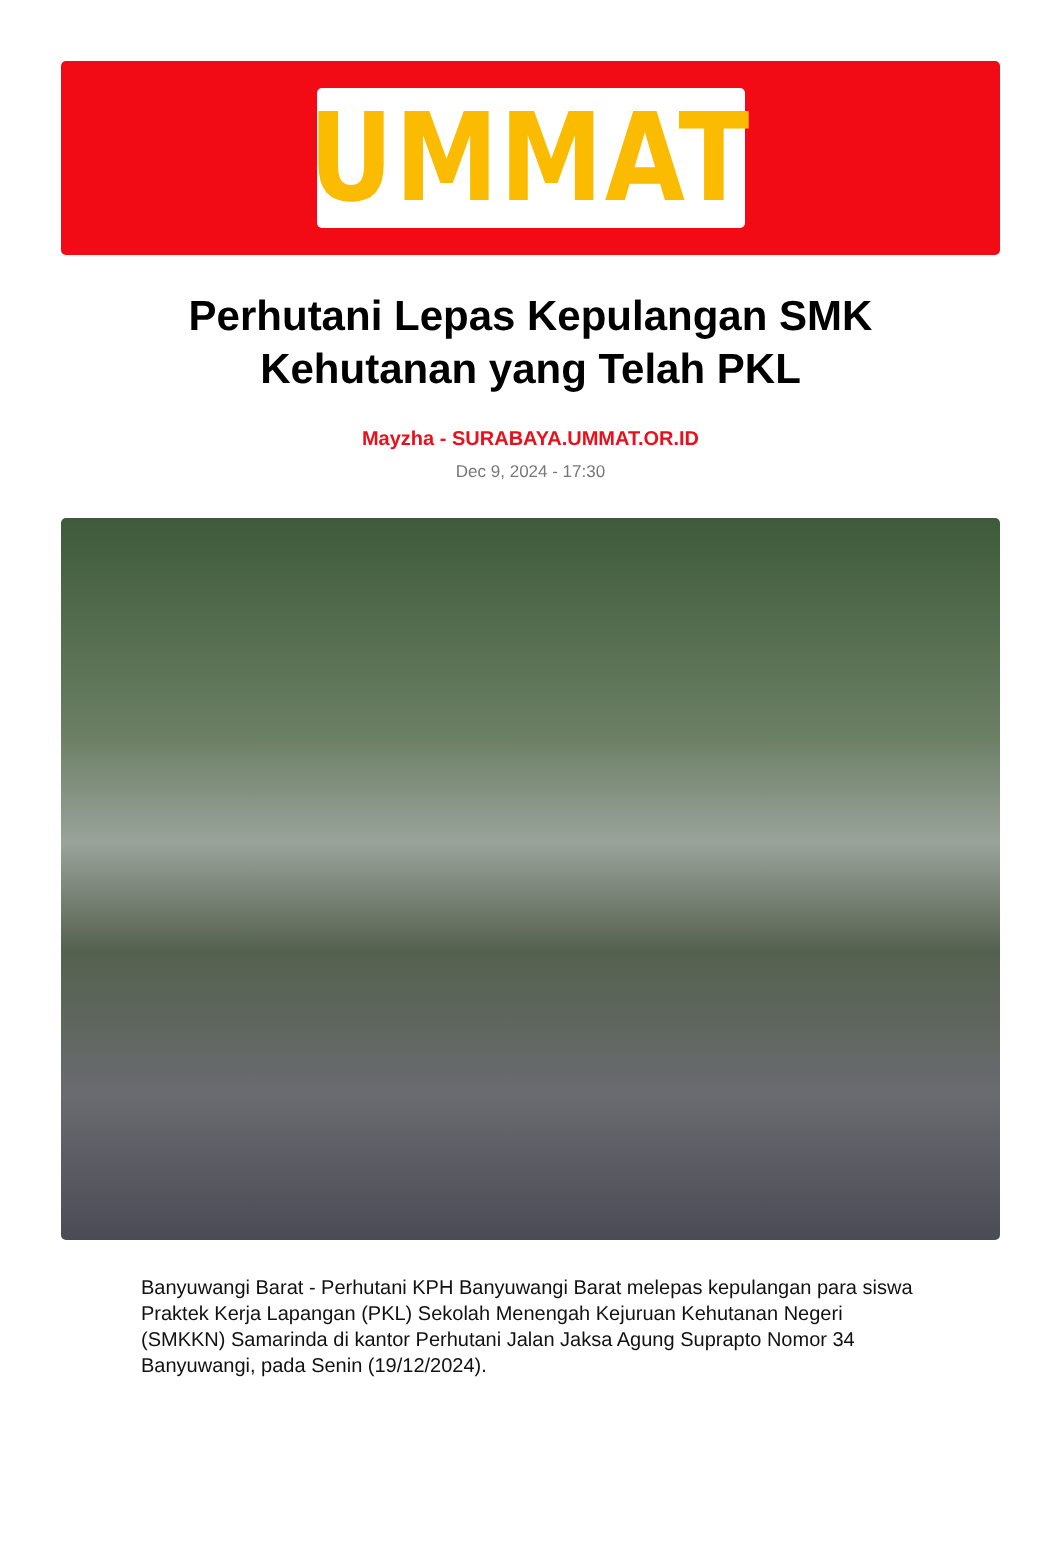UMMAT
Perhutani Lepas Kepulangan SMK Kehutanan yang Telah PKL
Mayzha - SURABAYA.UMMAT.OR.ID
Dec 9, 2024 - 17:30
Banyuwangi Barat - Perhutani KPH Banyuwangi Barat melepas kepulangan para siswa Praktek Kerja Lapangan (PKL) Sekolah Menengah Kejuruan Kehutanan Negeri (SMKKN) Samarinda di kantor Perhutani Jalan Jaksa Agung Suprapto Nomor 34 Banyuwangi, pada Senin (19/12/2024).